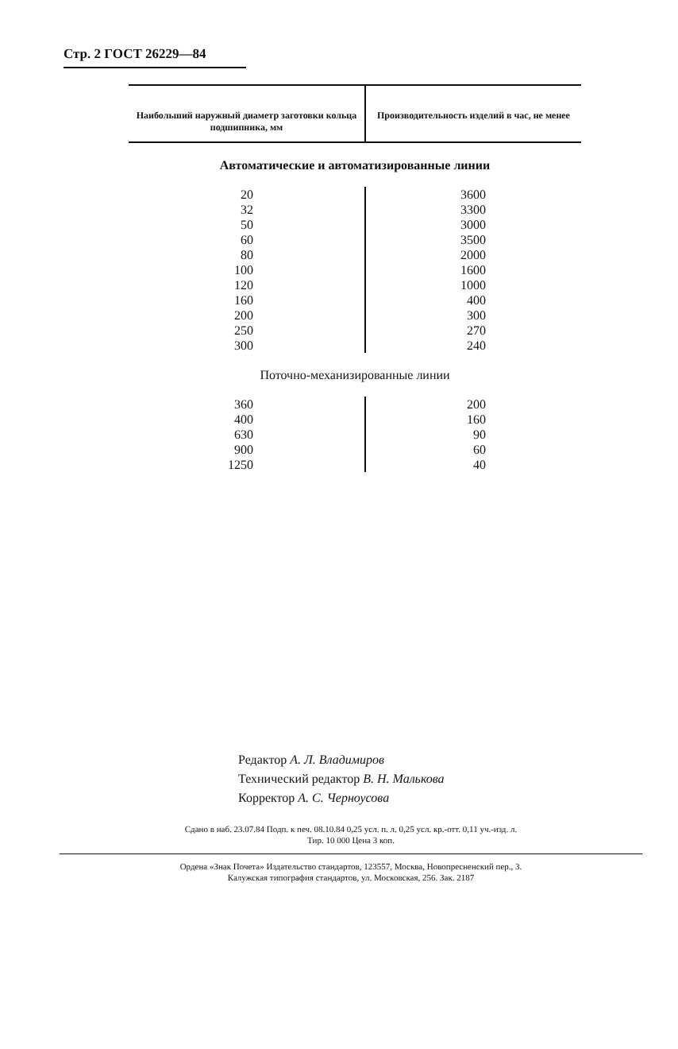Стр. 2 ГОСТ 26229—84
| Наибольший наружный диаметр заготовки кольца подшипника, мм | Производительность изделий в час, не менее |
| --- | --- |
| Автоматические и автоматизированные линии | |
| 20 32 50 60 80 100 120 160 200 250 300 | 3600 3300 3000 3500 2000 1600 1000 400 300 270 240 |
| Поточно-механизированные линии | |
| 360 400 630 900 1250 | 200 160 90 60 40 |
Редактор А. Л. Владимиров
Технический редактор В. Н. Малькова
Корректор А. С. Черноусова
Сдано в наб. 23.07.84 Подп. к печ. 08.10.84 0,25 усл. п. л. 0,25 усл. кр.-отт. 0,11 уч.-изд. л.
Тир. 10 000 Цена 3 коп.
Ордена «Знак Почета» Издательство стандартов, 123557, Москва, Новопресненский пер., 3.
Калужская типография стандартов, ул. Московская, 256. Зак. 2187